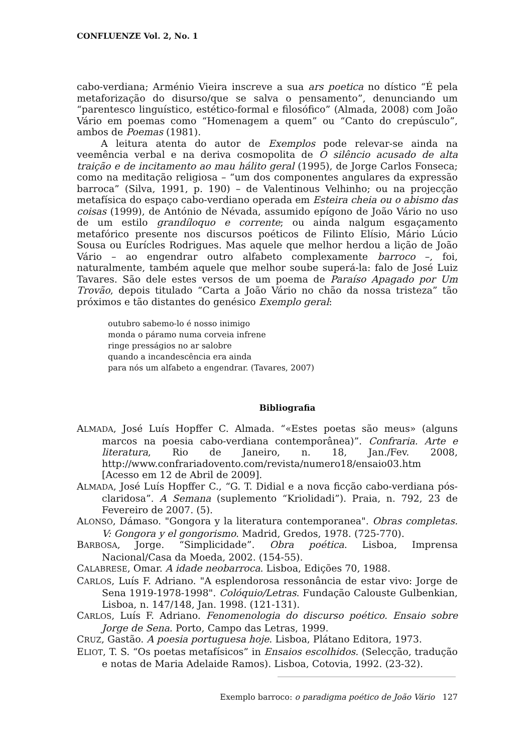CONFLUENZE Vol. 2, No. 1
cabo-verdiana; Arménio Vieira inscreve a sua ars poetica no dístico “É pela metaforização do disurso/que se salva o pensamento”, denunciando um “parentesco linguístico, estético-formal e filosófico” (Almada, 2008) com João Vário em poemas como “Homenagem a quem” ou “Canto do crepúsculo”, ambos de Poemas (1981).
A leitura atenta do autor de Exemplos pode relevar-se ainda na veemência verbal e na deriva cosmopolita de O silêncio acusado de alta traição e de incitamento ao mau hálito geral (1995), de Jorge Carlos Fonseca; como na meditação religiosa – “um dos componentes angulares da expressão barroca” (Silva, 1991, p. 190) – de Valentinous Velhinho; ou na projecção metafísica do espaço cabo-verdiano operada em Esteira cheia ou o abismo das coisas (1999), de António de Névada, assumido epígono de João Vário no uso de um estilo grandíloquo e corrente; ou ainda nalgum esgaçamento metafórico presente nos discursos poéticos de Filinto Elísio, Mário Lúcio Sousa ou Eurícles Rodrigues. Mas aquele que melhor herdou a lição de João Vário – ao engendrar outro alfabeto complexamente barroco –, foi, naturalmente, também aquele que melhor soube superá-la: falo de José Luiz Tavares. São dele estes versos de um poema de Paraíso Apagado por Um Trovão, depois titulado “Carta a João Vário no chão da nossa tristeza” tão próximos e tão distantes do genésico Exemplo geral:
outubro sabemo-lo é nosso inimigo
monda o páramo numa corveia infrene
ringe presságios no ar salobre
quando a incandescência era ainda
para nós um alfabeto a engendrar. (Tavares, 2007)
Bibliografia
ALMADA, José Luís Hopffer C. Almada. “«Estes poetas são meus» (alguns marcos na poesia cabo-verdiana contemporânea)”. Confraria. Arte e literatura, Rio de Janeiro, n. 18, Jan./Fev. 2008, http://www.confrariadovento.com/revista/numero18/ensaio03.htm [Acesso em 12 de Abril de 2009].
ALMADA, José Luís Hopffer C., “G. T. Didial e a nova ficção cabo-verdiana pós-claridosa”. A Semana (suplemento “Kriolidadi”). Praia, n. 792, 23 de Fevereiro de 2007. (5).
ALONSO, Dámaso. "Gongora y la literatura contemporanea". Obras completas. V: Gongora y el gongorismo. Madrid, Gredos, 1978. (725-770).
BARBOSA, Jorge. “Simplicidade”. Obra poética. Lisboa, Imprensa Nacional/Casa da Moeda, 2002. (154-55).
CALABRESE, Omar. A idade neobarroca. Lisboa, Edições 70, 1988.
CARLOS, Luís F. Adriano. "A esplendorosa ressonância de estar vivo: Jorge de Sena 1919-1978-1998". Colóquio/Letras. Fundação Calouste Gulbenkian, Lisboa, n. 147/148, Jan. 1998. (121-131).
CARLOS, Luís F. Adriano. Fenomenologia do discurso poético. Ensaio sobre Jorge de Sena. Porto, Campo das Letras, 1999.
CRUZ, Gastão. A poesia portuguesa hoje. Lisboa, Plátano Editora, 1973.
ELIOT, T. S. “Os poetas metafísicos” in Ensaios escolhidos. (Selecção, tradução e notas de Maria Adelaide Ramos). Lisboa, Cotovia, 1992. (23-32).
Exemplo barroco: o paradigma poético de João Vário 127